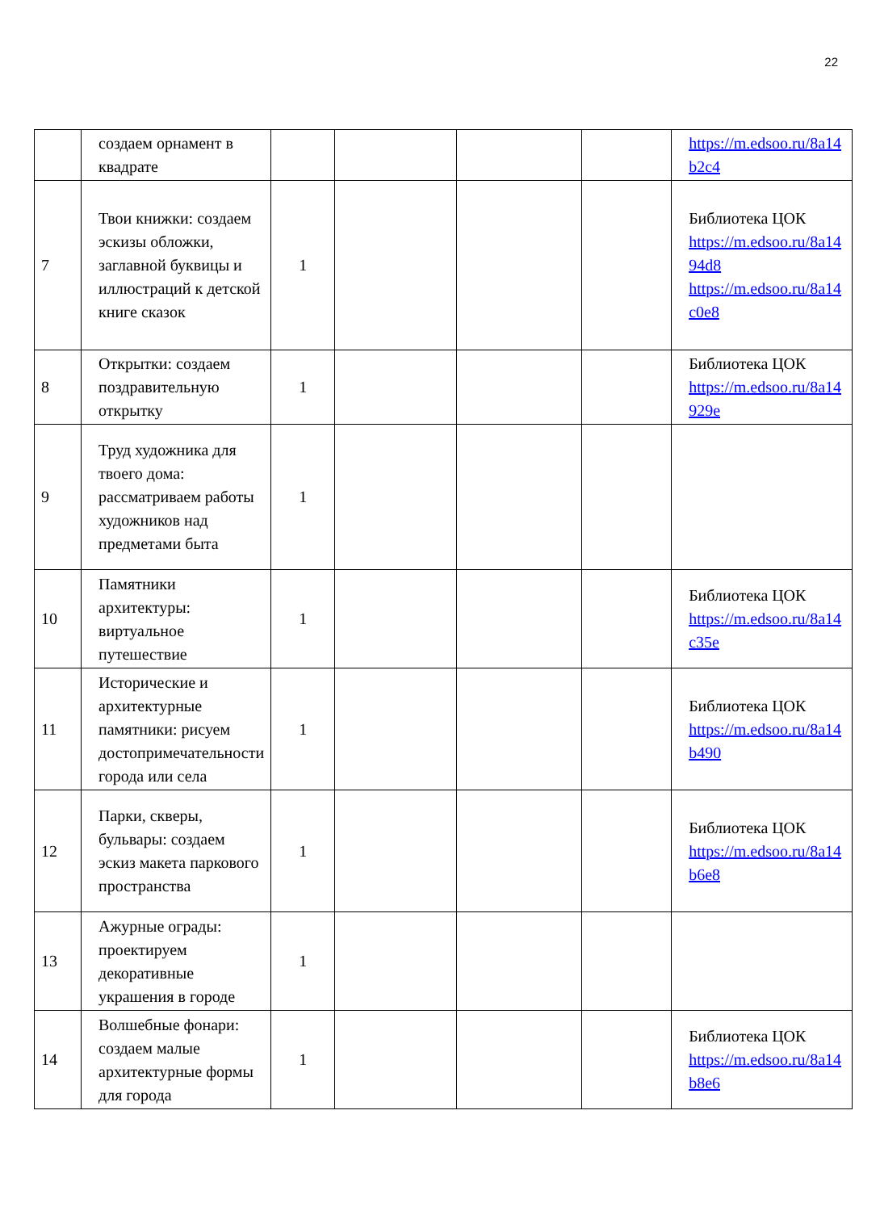22
| | создаем орнамент в квадрате | | | | | https://m.edsoo.ru/8a14 b2c4 |
| 7 | Твои книжки: создаем эскизы обложки, заглавной буквицы и иллюстраций к детской книге сказок | 1 | | | | Библиотека ЦОК https://m.edsoo.ru/8a14 94d8 https://m.edsoo.ru/8a14 c0e8 |
| 8 | Открытки: создаем поздравительную открытку | 1 | | | | Библиотека ЦОК https://m.edsoo.ru/8a14 929e |
| 9 | Труд художника для твоего дома: рассматриваем работы художников над предметами быта | 1 | | | | |
| 10 | Памятники архитектуры: виртуальное путешествие | 1 | | | | Библиотека ЦОК https://m.edsoo.ru/8a14 c35e |
| 11 | Исторические и архитектурные памятники: рисуем достопримечательности города или села | 1 | | | | Библиотека ЦОК https://m.edsoo.ru/8a14 b490 |
| 12 | Парки, скверы, бульвары: создаем эскиз макета паркового пространства | 1 | | | | Библиотека ЦОК https://m.edsoo.ru/8a14 b6e8 |
| 13 | Ажурные ограды: проектируем декоративные украшения в городе | 1 | | | | |
| 14 | Волшебные фонари: создаем малые архитектурные формы для города | 1 | | | | Библиотека ЦОК https://m.edsoo.ru/8a14 b8e6 |